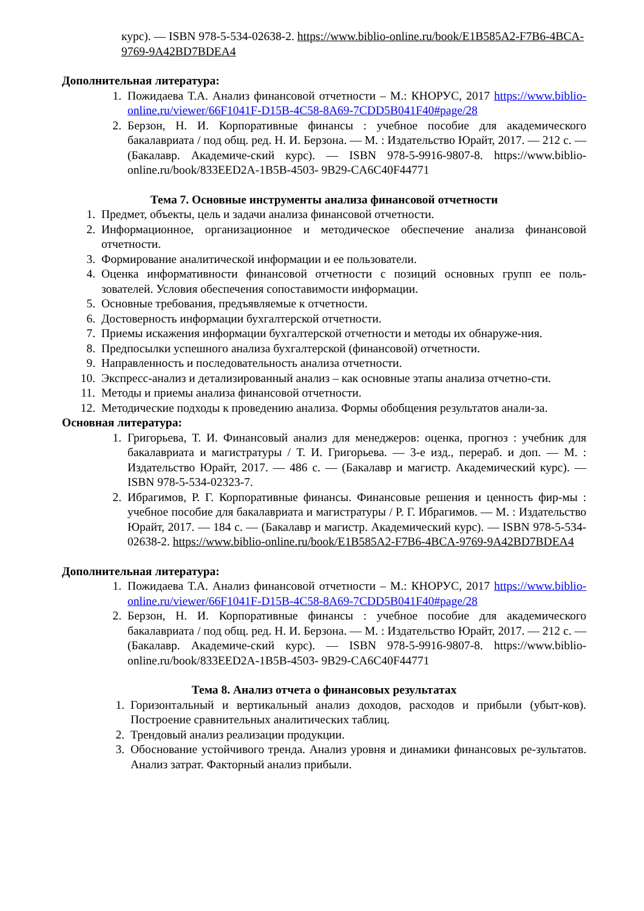курс). — ISBN 978-5-534-02638-2. https://www.biblio-online.ru/book/E1B585A2-F7B6-4BCA-9769-9A42BD7BDEA4
Дополнительная литература:
1. Пожидаева Т.А. Анализ финансовой отчетности – М.: КНОРУС, 2017 https://www.biblio-online.ru/viewer/66F1041F-D15B-4C58-8A69-7CDD5B041F40#page/28
2. Берзон, Н. И. Корпоративные финансы : учебное пособие для академического бакалавриата / под общ. ред. Н. И. Берзона. — М. : Издательство Юрайт, 2017. — 212 с. — (Бакалавр. Академиче-ский курс). — ISBN 978-5-9916-9807-8. https://www.biblio-online.ru/book/833EED2A-1B5B-4503- 9B29-CA6C40F44771
Тема 7. Основные инструменты анализа финансовой отчетности
1. Предмет, объекты, цель и задачи анализа финансовой отчетности.
2. Информационное, организационное и методическое обеспечение анализа финансовой отчетности.
3. Формирование аналитической информации и ее пользователи.
4. Оценка информативности финансовой отчетности с позиций основных групп ее поль-зователей. Условия обеспечения сопоставимости информации.
5. Основные требования, предъявляемые к отчетности.
6. Достоверность информации бухгалтерской отчетности.
7. Приемы искажения информации бухгалтерской отчетности и методы их обнаруже-ния.
8. Предпосылки успешного анализа бухгалтерской (финансовой) отчетности.
9. Направленность и последовательность анализа отчетности.
10. Экспресс-анализ и детализированный анализ – как основные этапы анализа отчетно-сти.
11. Методы и приемы анализа финансовой отчетности.
12. Методические подходы к проведению анализа. Формы обобщения результатов анали-за.
Основная литература:
1. Григорьева, Т. И. Финансовый анализ для менеджеров: оценка, прогноз : учебник для бакалавриата и магистратуры / Т. И. Григорьева. — 3-е изд., перераб. и доп. — М. : Издательство Юрайт, 2017. — 486 с. — (Бакалавр и магистр. Академический курс). — ISBN 978-5-534-02323-7.
2. Ибрагимов, Р. Г. Корпоративные финансы. Финансовые решения и ценность фир-мы : учебное пособие для бакалавриата и магистратуры / Р. Г. Ибрагимов. — М. : Издательство Юрайт, 2017. — 184 с. — (Бакалавр и магистр. Академический курс). — ISBN 978-5-534-02638-2. https://www.biblio-online.ru/book/E1B585A2-F7B6-4BCA-9769-9A42BD7BDEA4
Дополнительная литература:
1. Пожидаева Т.А. Анализ финансовой отчетности – М.: КНОРУС, 2017 https://www.biblio-online.ru/viewer/66F1041F-D15B-4C58-8A69-7CDD5B041F40#page/28
2. Берзон, Н. И. Корпоративные финансы : учебное пособие для академического бакалавриата / под общ. ред. Н. И. Берзона. — М. : Издательство Юрайт, 2017. — 212 с. — (Бакалавр. Академиче-ский курс). — ISBN 978-5-9916-9807-8. https://www.biblio-online.ru/book/833EED2A-1B5B-4503- 9B29-CA6C40F44771
Тема 8. Анализ отчета о финансовых результатах
1. Горизонтальный и вертикальный анализ доходов, расходов и прибыли (убыт-ков). Построение сравнительных аналитических таблиц.
2. Трендовый анализ реализации продукции.
3. Обоснование устойчивого тренда. Анализ уровня и динамики финансовых ре-зультатов. Анализ затрат. Факторный анализ прибыли.